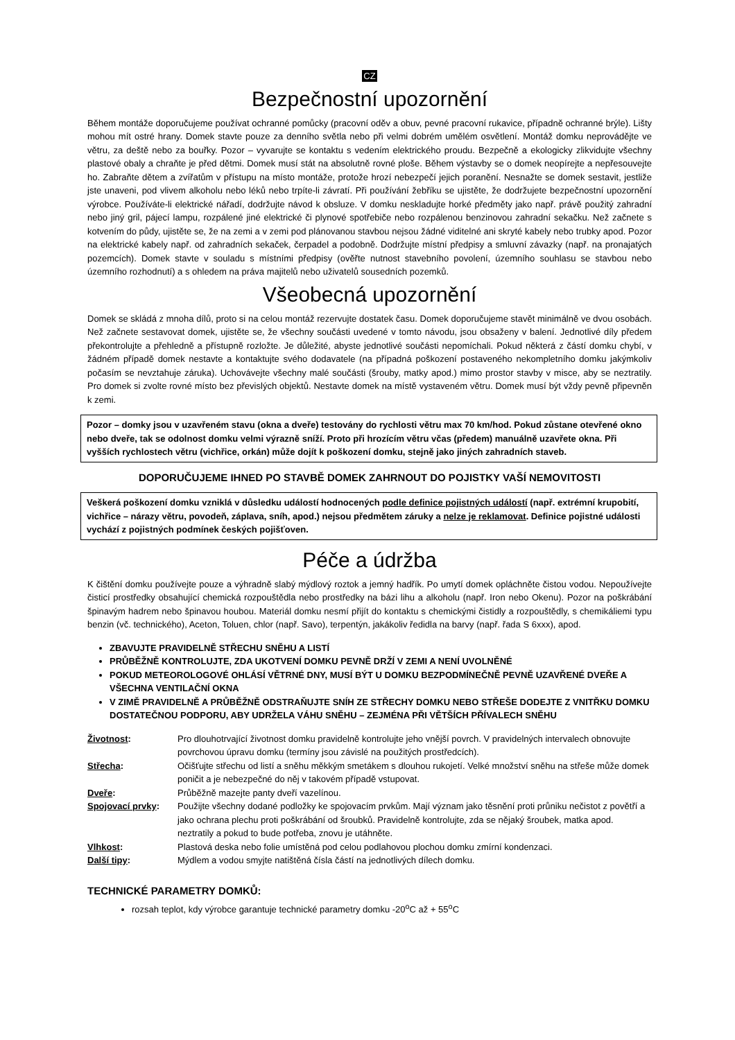CZ
Bezpečnostní upozornění
Během montáže doporučujeme používat ochranné pomůcky (pracovní oděv a obuv, pevné pracovní rukavice, případně ochranné brýle). Lišty mohou mít ostré hrany. Domek stavte pouze za denního světla nebo při velmi dobrém umělém osvětlení. Montáž domku neprovádějte ve větru, za deště nebo za bouřky. Pozor – vyvarujte se kontaktu s vedením elektrického proudu. Bezpečně a ekologicky zlikvidujte všechny plastové obaly a chraňte je před dětmi. Domek musí stát na absolutně rovné ploše. Během výstavby se o domek neopírejte a nepřesouvejte ho. Zabraňte dětem a zvířatům v přístupu na místo montáže, protože hrozí nebezpečí jejich poranění. Nesnažte se domek sestavit, jestliže jste unaveni, pod vlivem alkoholu nebo léků nebo trpíte-li závratí. Při používání žebříku se ujistěte, že dodržujete bezpečnostní upozornění výrobce. Používáte-li elektrické nářadí, dodržujte návod k obsluze. V domku neskladujte horké předměty jako např. právě použitý zahradní nebo jiný gril, pájecí lampu, rozpálené jiné elektrické či plynové spotřebiče nebo rozpálenou benzinovou zahradní sekačku. Než začnete s kotvením do půdy, ujistěte se, že na zemi a v zemi pod plánovanou stavbou nejsou žádné viditelné ani skryté kabely nebo trubky apod. Pozor na elektrické kabely např. od zahradních sekaček, čerpadel a podobně. Dodržujte místní předpisy a smluvní závazky (např. na pronajatých pozemcích). Domek stavte v souladu s místními předpisy (ověřte nutnost stavebního povolení, územního souhlasu se stavbou nebo územního rozhodnutí) a s ohledem na práva majitelů nebo uživatelů sousedních pozemků.
Všeobecná upozornění
Domek se skládá z mnoha dílů, proto si na celou montáž rezervujte dostatek času. Domek doporučujeme stavět minimálně ve dvou osobách. Než začnete sestavovat domek, ujistěte se, že všechny součásti uvedené v tomto návodu, jsou obsaženy v balení. Jednotlivé díly předem překontrolujte a přehledně a přístupně rozložte. Je důležité, abyste jednotlivé součásti nepomíchali. Pokud některá z částí domku chybí, v žádném případě domek nestavte a kontaktujte svého dodavatele (na případná poškození postaveného nekompletního domku jakýmkoliv počasím se nevztahuje záruka). Uchovávejte všechny malé součásti (šrouby, matky apod.) mimo prostor stavby v misce, aby se neztratily. Pro domek si zvolte rovné místo bez převislých objektů. Nestavte domek na místě vystaveném větru. Domek musí být vždy pevně připevněn k zemi.
Pozor – domky jsou v uzavřeném stavu (okna a dveře) testovány do rychlosti větru max 70 km/hod. Pokud zůstane otevřené okno nebo dveře, tak se odolnost domku velmi výrazně sníží. Proto při hrozícím větru včas (předem) manuálně uzavřete okna. Při vyšších rychlostech větru (vichřice, orkán) může dojít k poškození domku, stejně jako jiných zahradních staveb.
DOPORUČUJEME IHNED PO STAVBĚ DOMEK ZAHRNOUT DO POJISTKY VAŠÍ NEMOVITOSTI
Veškerá poškození domku vzniklá v důsledku událostí hodnocených podle definice pojistných událostí (např. extrémní krupobití, vichřice – nárazy větru, povodeň, záplava, sníh, apod.) nejsou předmětem záruky a nelze je reklamovat. Definice pojistné události vychází z pojistných podmínek českých pojišťoven.
Péče a údržba
K čištění domku používejte pouze a výhradně slabý mýdlový roztok a jemný hadřík. Po umytí domek opláchněte čistou vodou. Nepoužívejte čisticí prostředky obsahující chemická rozpouštědla nebo prostředky na bázi lihu a alkoholu (např. Iron nebo Okenu). Pozor na poškrábání špinavým hadrem nebo špinavou houbou. Materiál domku nesmí přijít do kontaktu s chemickými čistidly a rozpouštědly, s chemikáliemi typu benzin (vč. technického), Aceton, Toluen, chlor (např. Savo), terpentýn, jakákoliv ředidla na barvy (např. řada S 6xxx), apod.
ZBAVUJTE PRAVIDELNĚ STŘECHU SNĚHU A LISTÍ
PRŮBĚŽNĚ KONTROLUJTE, ZDA UKOTVENÍ DOMKU PEVNĚ DRŽÍ V ZEMI A NENÍ UVOLNĚNÉ
POKUD METEOROLOGOVÉ OHLÁSÍ VĚTRNÉ DNY, MUSÍ BÝT U DOMKU BEZPODMÍNEČNĚ PEVNĚ UZAVŘENÉ DVEŘE A VŠECHNA VENTILAČNÍ OKNA
V ZIMĚ PRAVIDELNĚ A PRŮBĚŽNĚ ODSTRAŇUJTE SNÍH ZE STŘECHY DOMKU NEBO STŘEŠE DODEJTE Z VNITŘKU DOMKU DOSTATEČNOU PODPORU, ABY UDRŽELA VÁHU SNĚHU – ZEJMÉNA PŘI VĚTŠÍCH PŘÍVALECH SNĚHU
| Životnost : | Pro dlouhotrvající životnost domku pravidelně kontrolujte jeho vnější povrch. V pravidelných intervalech obnovujte povrchovou úpravu domku (termíny jsou závislé na použitých prostředcích). |
| Střecha : | Očišťujte střechu od listí a sněhu měkkým smetákem s dlouhou rukojetí. Velké množství sněhu na střeše může domek poničit a je nebezpečné do něj v takovém případě vstupovat. |
| Dveře : | Průběžně mazejte panty dveří vazelínou. |
| Spojovací prvky : | Použijte všechny dodané podložky ke spojovacím prvkům. Mají význam jako těsnění proti průniku nečistot z povětří a jako ochrana plechu proti poškrábání od šroubků. Pravidelně kontrolujte, zda se nějaký šroubek, matka apod. neztratily a pokud to bude potřeba, znovu je utáhněte. |
| Vlhkost : | Plastová deska nebo folie umístěná pod celou podlahovou plochou domku zmírní kondenzaci. |
| Další tipy : | Mýdlem a vodou smyjte natištěná čísla částí na jednotlivých dílech domku. |
TECHNICKÉ PARAMETRY DOMKŮ:
rozsah teplot, kdy výrobce garantuje technické parametry domku -20<sup>o</sup>C až + 55<sup>o</sup>C